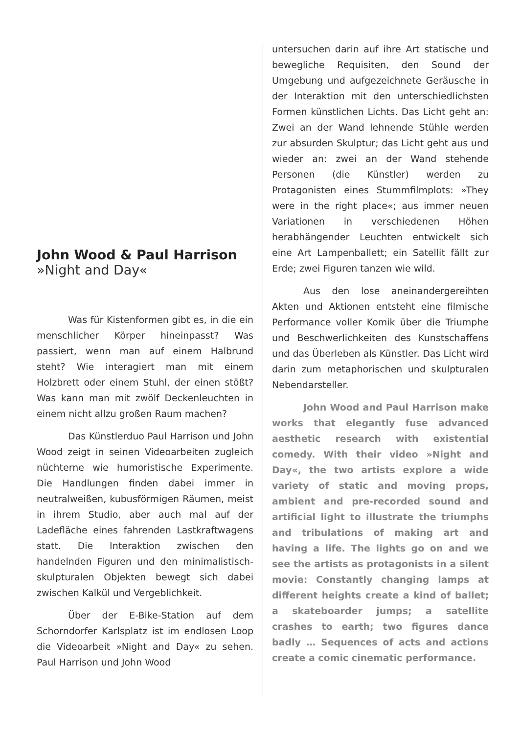John Wood & Paul Harrison
»Night and Day«
Was für Kistenformen gibt es, in die ein menschlicher Körper hineinpasst? Was passiert, wenn man auf einem Halbrund steht? Wie interagiert man mit einem Holzbrett oder einem Stuhl, der einen stößt? Was kann man mit zwölf Deckenleuchten in einem nicht allzu großen Raum machen?
Das Künstlerduo Paul Harrison und John Wood zeigt in seinen Videoarbeiten zugleich nüchterne wie humoristische Experimente. Die Handlungen finden dabei immer in neutralweißen, kubusförmigen Räumen, meist in ihrem Studio, aber auch mal auf der Ladefläche eines fahrenden Lastkraftwagens statt. Die Interaktion zwischen den handelnden Figuren und den minimalistisch-skulpturalen Objekten bewegt sich dabei zwischen Kalkül und Vergeblichkeit.
Über der E-Bike-Station auf dem Schorndorfer Karlsplatz ist im endlosen Loop die Videoarbeit »Night and Day« zu sehen. Paul Harrison und John Wood
untersuchen darin auf ihre Art statische und bewegliche Requisiten, den Sound der Umgebung und aufgezeichnete Geräusche in der Interaktion mit den unterschiedlichsten Formen künstlichen Lichts. Das Licht geht an: Zwei an der Wand lehnende Stühle werden zur absurden Skulptur; das Licht geht aus und wieder an: zwei an der Wand stehende Personen (die Künstler) werden zu Protagonisten eines Stummfilmplots: »They were in the right place«; aus immer neuen Variationen in verschiedenen Höhen herabhängender Leuchten entwickelt sich eine Art Lampenballett; ein Satellit fällt zur Erde; zwei Figuren tanzen wie wild.
Aus den lose aneinandergereihten Akten und Aktionen entsteht eine filmische Performance voller Komik über die Triumphe und Beschwerlichkeiten des Kunstschaffens und das Überleben als Künstler. Das Licht wird darin zum metaphorischen und skulpturalen Nebendarsteller.
John Wood and Paul Harrison make works that elegantly fuse advanced aesthetic research with existential comedy. With their video »Night and Day«, the two artists explore a wide variety of static and moving props, ambient and pre-recorded sound and artificial light to illustrate the triumphs and tribulations of making art and having a life. The lights go on and we see the artists as protagonists in a silent movie: Constantly changing lamps at different heights create a kind of ballet; a skateboarder jumps; a satellite crashes to earth; two figures dance badly … Sequences of acts and actions create a comic cinematic performance.